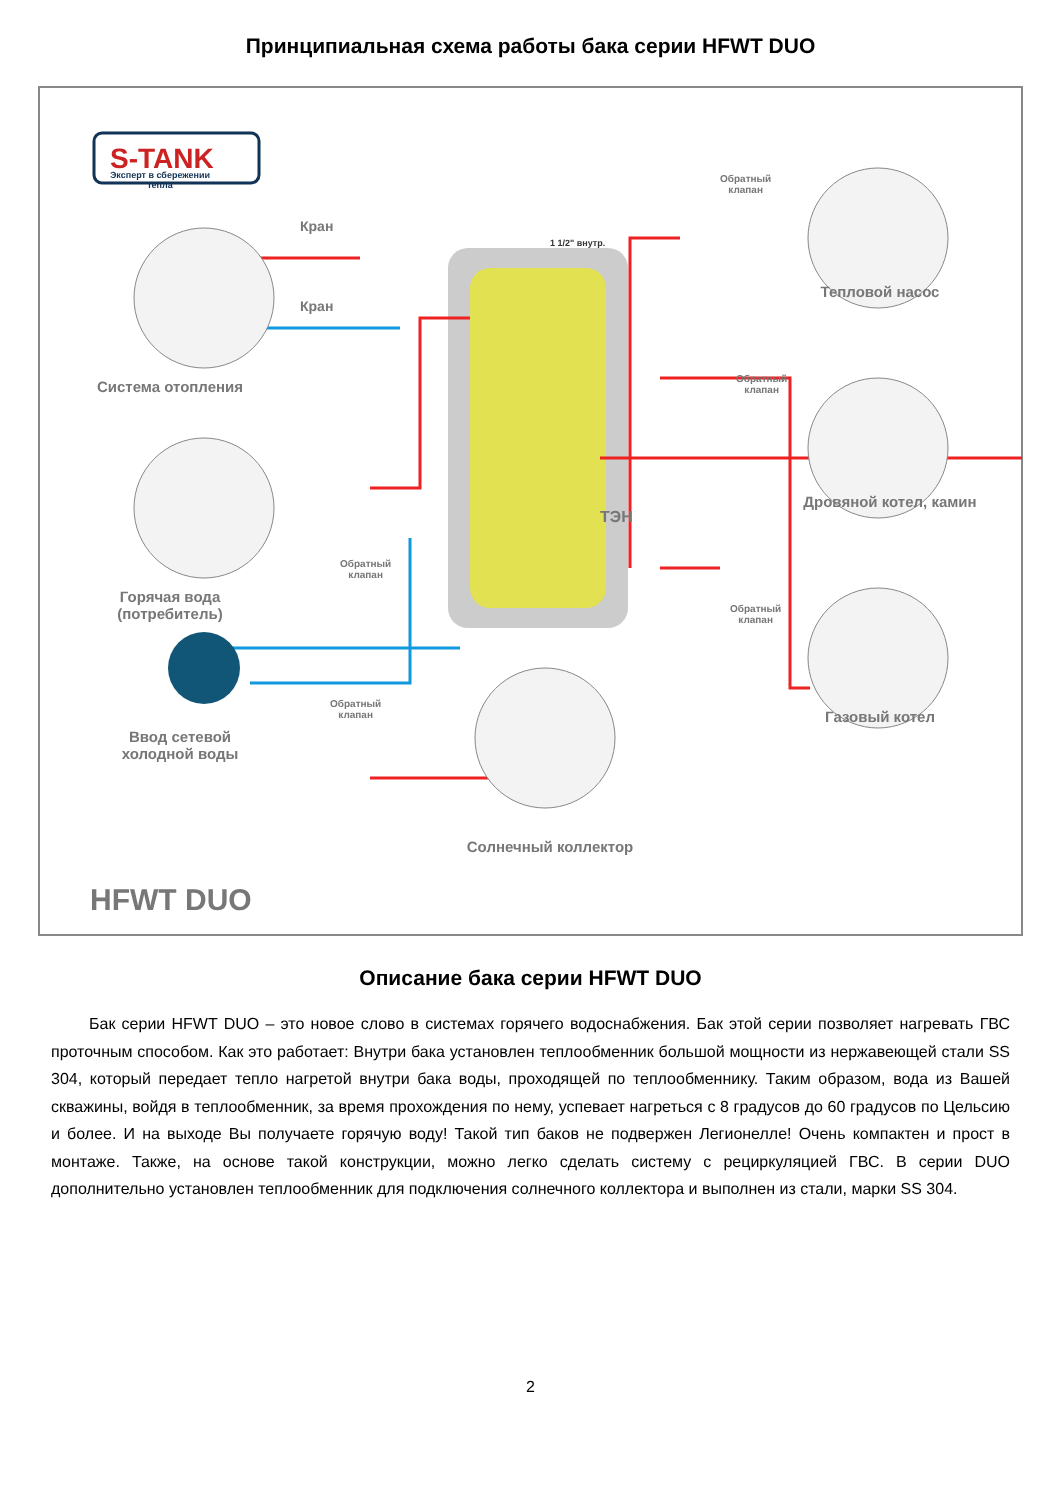Принципиальная схема работы бака серии HFWT DUO
S-TANK
Эксперт в сбережении тепла
Кран
Кран
Система отопления
Горячая вода
(потребитель)
Ввод сетевой
холодной воды
Обратный
клапан
Обратный
клапан
Обратный
клапан
Обратный
клапан
Обратный
клапан
1 1/2" внутр.
ТЭН
Тепловой насос
Дровяной котел, камин
Газовый котел
Солнечный коллектор
HFWT DUO
Описание бака серии HFWT DUO
Бак серии HFWT DUO – это новое слово в системах горячего водоснабжения. Бак этой серии позволяет нагревать ГВС проточным способом. Как это работает: Внутри бака установлен теплообменник большой мощности из нержавеющей стали SS 304, который передает тепло нагретой внутри бака воды, проходящей по теплообменнику. Таким образом, вода из Вашей скважины, войдя в теплообменник, за время прохождения по нему, успевает нагреться с 8 градусов до 60 градусов по Цельсию и более. И на выходе Вы получаете горячую воду! Такой тип баков не подвержен Легионелле! Очень компактен и прост в монтаже. Также, на основе такой конструкции, можно легко сделать систему с рециркуляцией ГВС. В серии DUO дополнительно установлен теплообменник для подключения солнечного коллектора и выполнен из стали, марки SS 304.
2